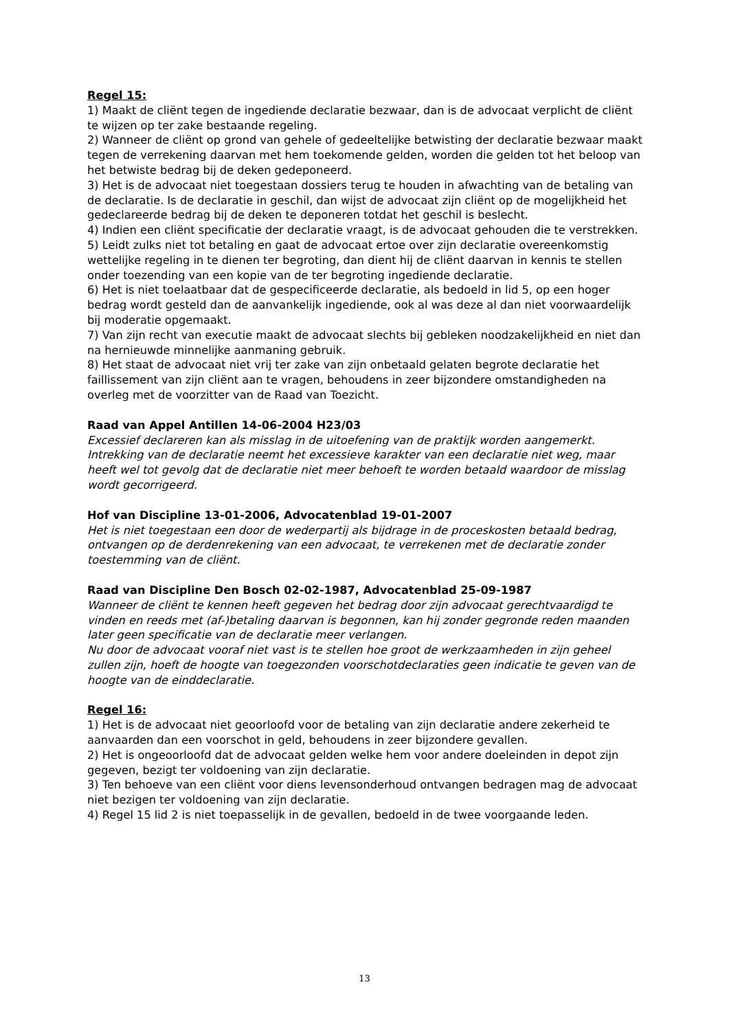Regel 15:
1) Maakt de cliënt tegen de ingediende declaratie bezwaar, dan is de advocaat verplicht de cliënt te wijzen op ter zake bestaande regeling.
2) Wanneer de cliënt op grond van gehele of gedeeltelijke betwisting der declaratie bezwaar maakt tegen de verrekening daarvan met hem toekomende gelden, worden die gelden tot het beloop van het betwiste bedrag bij de deken gedeponeerd.
3) Het is de advocaat niet toegestaan dossiers terug te houden in afwachting van de betaling van de declaratie. Is de declaratie in geschil, dan wijst de advocaat zijn cliënt op de mogelijkheid het gedeclareerde bedrag bij de deken te deponeren totdat het geschil is beslecht.
4) Indien een cliënt specificatie der declaratie vraagt, is de advocaat gehouden die te verstrekken.
5) Leidt zulks niet tot betaling en gaat de advocaat ertoe over zijn declaratie overeenkomstig wettelijke regeling in te dienen ter begroting, dan dient hij de cliënt daarvan in kennis te stellen onder toezending van een kopie van de ter begroting ingediende declaratie.
6) Het is niet toelaatbaar dat de gespecificeerde declaratie, als bedoeld in lid 5, op een hoger bedrag wordt gesteld dan de aanvankelijk ingediende, ook al was deze al dan niet voorwaardelijk bij moderatie opgemaakt.
7) Van zijn recht van executie maakt de advocaat slechts bij gebleken noodzakelijkheid en niet dan na hernieuwde minnelijke aanmaning gebruik.
8) Het staat de advocaat niet vrij ter zake van zijn onbetaald gelaten begrote declaratie het faillissement van zijn cliënt aan te vragen, behoudens in zeer bijzondere omstandigheden na overleg met de voorzitter van de Raad van Toezicht.
Raad van Appel Antillen 14-06-2004 H23/03
Excessief declareren kan als misslag in de uitoefening van de praktijk worden aangemerkt. Intrekking van de declaratie neemt het excessieve karakter van een declaratie niet weg, maar heeft wel tot gevolg dat de declaratie niet meer behoeft te worden betaald waardoor de misslag wordt gecorrigeerd.
Hof van Discipline 13-01-2006, Advocatenblad 19-01-2007
Het is niet toegestaan een door de wederpartij als bijdrage in de proceskosten betaald bedrag, ontvangen op de derdenrekening van een advocaat, te verrekenen met de declaratie zonder toestemming van de cliënt.
Raad van Discipline Den Bosch 02-02-1987, Advocatenblad 25-09-1987
Wanneer de cliënt te kennen heeft gegeven het bedrag door zijn advocaat gerechtvaardigd te vinden en reeds met (af-)betaling daarvan is begonnen, kan hij zonder gegronde reden maanden later geen specificatie van de declaratie meer verlangen.
Nu door de advocaat vooraf niet vast is te stellen hoe groot de werkzaamheden in zijn geheel zullen zijn, hoeft de hoogte van toegezonden voorschotdeclaraties geen indicatie te geven van de hoogte van de einddeclaratie.
Regel 16:
1) Het is de advocaat niet geoorloofd voor de betaling van zijn declaratie andere zekerheid te aanvaarden dan een voorschot in geld, behoudens in zeer bijzondere gevallen.
2) Het is ongeoorloofd dat de advocaat gelden welke hem voor andere doeleinden in depot zijn gegeven, bezigt ter voldoening van zijn declaratie.
3) Ten behoeve van een cliënt voor diens levensonderhoud ontvangen bedragen mag de advocaat niet bezigen ter voldoening van zijn declaratie.
4) Regel 15 lid 2 is niet toepasselijk in de gevallen, bedoeld in de twee voorgaande leden.
13